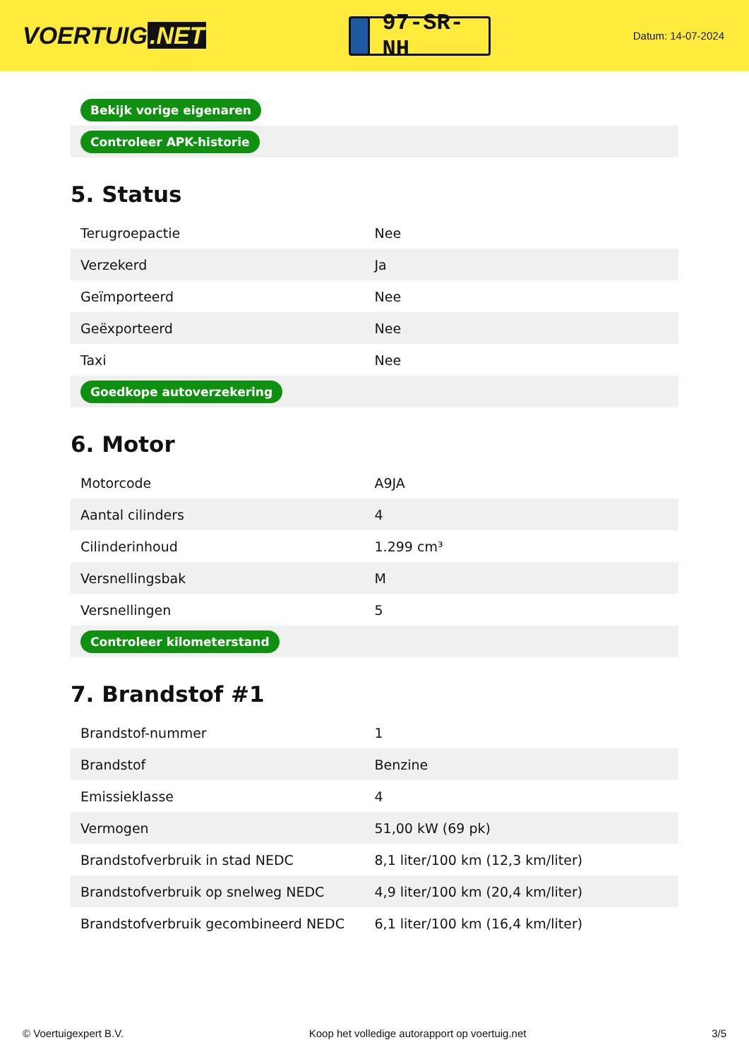VOERTUIG.NET
97-SR-NH
Datum: 14-07-2024
| Bekijk vorige eigenaren |
| Controleer APK-historie |
5. Status
| Terugroepactie | Nee |
| Verzekerd | Ja |
| Geïmporteerd | Nee |
| Geëxporteerd | Nee |
| Taxi | Nee |
| Goedkope autoverzekering | |
6. Motor
| Motorcode | A9JA |
| Aantal cilinders | 4 |
| Cilinderinhoud | 1.299 cm³ |
| Versnellingsbak | M |
| Versnellingen | 5 |
| Controleer kilometerstand | |
7. Brandstof #1
| Brandstof-nummer | 1 |
| Brandstof | Benzine |
| Emissieklasse | 4 |
| Vermogen | 51,00 kW (69 pk) |
| Brandstofverbruik in stad NEDC | 8,1 liter/100 km (12,3 km/liter) |
| Brandstofverbruik op snelweg NEDC | 4,9 liter/100 km (20,4 km/liter) |
| Brandstofverbruik gecombineerd NEDC | 6,1 liter/100 km (16,4 km/liter) |
© Voertuigexpert B.V. Koop het volledige autorapport op voertuig.net 3/5